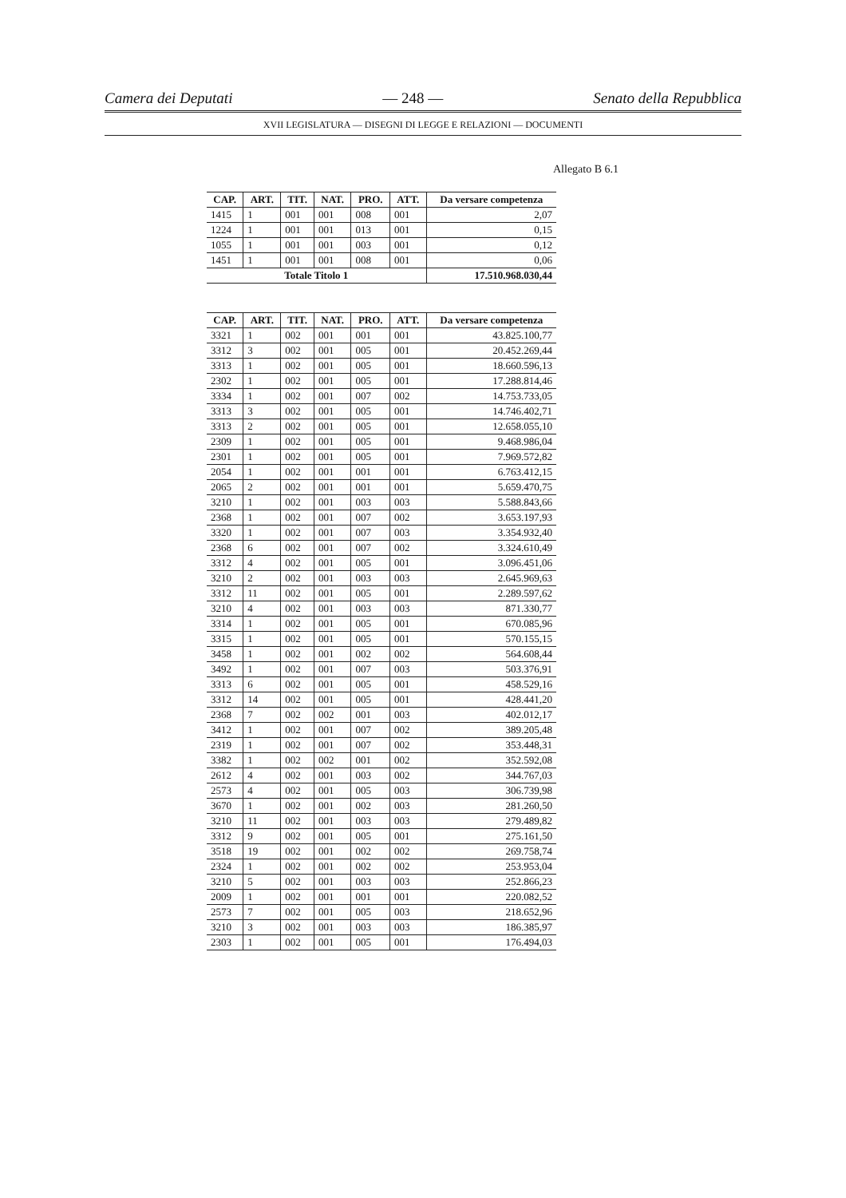Camera dei Deputati — 248 — Senato della Repubblica
XVII LEGISLATURA — DISEGNI DI LEGGE E RELAZIONI — DOCUMENTI
Allegato B 6.1
| CAP. | ART. | TIT. | NAT. | PRO. | ATT. | Da versare competenza |
| --- | --- | --- | --- | --- | --- | --- |
| 1415 | 1 | 001 | 001 | 008 | 001 | 2,07 |
| 1224 | 1 | 001 | 001 | 013 | 001 | 0,15 |
| 1055 | 1 | 001 | 001 | 003 | 001 | 0,12 |
| 1451 | 1 | 001 | 001 | 008 | 001 | 0,06 |
| Totale Titolo 1 | | | | | | 17.510.968.030,44 |
| CAP. | ART. | TIT. | NAT. | PRO. | ATT. | Da versare competenza |
| --- | --- | --- | --- | --- | --- | --- |
| 3321 | 1 | 002 | 001 | 001 | 001 | 43.825.100,77 |
| 3312 | 3 | 002 | 001 | 005 | 001 | 20.452.269,44 |
| 3313 | 1 | 002 | 001 | 005 | 001 | 18.660.596,13 |
| 2302 | 1 | 002 | 001 | 005 | 001 | 17.288.814,46 |
| 3334 | 1 | 002 | 001 | 007 | 002 | 14.753.733,05 |
| 3313 | 3 | 002 | 001 | 005 | 001 | 14.746.402,71 |
| 3313 | 2 | 002 | 001 | 005 | 001 | 12.658.055,10 |
| 2309 | 1 | 002 | 001 | 005 | 001 | 9.468.986,04 |
| 2301 | 1 | 002 | 001 | 005 | 001 | 7.969.572,82 |
| 2054 | 1 | 002 | 001 | 001 | 001 | 6.763.412,15 |
| 2065 | 2 | 002 | 001 | 001 | 001 | 5.659.470,75 |
| 3210 | 1 | 002 | 001 | 003 | 003 | 5.588.843,66 |
| 2368 | 1 | 002 | 001 | 007 | 002 | 3.653.197,93 |
| 3320 | 1 | 002 | 001 | 007 | 003 | 3.354.932,40 |
| 2368 | 6 | 002 | 001 | 007 | 002 | 3.324.610,49 |
| 3312 | 4 | 002 | 001 | 005 | 001 | 3.096.451,06 |
| 3210 | 2 | 002 | 001 | 003 | 003 | 2.645.969,63 |
| 3312 | 11 | 002 | 001 | 005 | 001 | 2.289.597,62 |
| 3210 | 4 | 002 | 001 | 003 | 003 | 871.330,77 |
| 3314 | 1 | 002 | 001 | 005 | 001 | 670.085,96 |
| 3315 | 1 | 002 | 001 | 005 | 001 | 570.155,15 |
| 3458 | 1 | 002 | 001 | 002 | 002 | 564.608,44 |
| 3492 | 1 | 002 | 001 | 007 | 003 | 503.376,91 |
| 3313 | 6 | 002 | 001 | 005 | 001 | 458.529,16 |
| 3312 | 14 | 002 | 001 | 005 | 001 | 428.441,20 |
| 2368 | 7 | 002 | 002 | 001 | 003 | 402.012,17 |
| 3412 | 1 | 002 | 001 | 007 | 002 | 389.205,48 |
| 2319 | 1 | 002 | 001 | 007 | 002 | 353.448,31 |
| 3382 | 1 | 002 | 002 | 001 | 002 | 352.592,08 |
| 2612 | 4 | 002 | 001 | 003 | 002 | 344.767,03 |
| 2573 | 4 | 002 | 001 | 005 | 003 | 306.739,98 |
| 3670 | 1 | 002 | 001 | 002 | 003 | 281.260,50 |
| 3210 | 11 | 002 | 001 | 003 | 003 | 279.489,82 |
| 3312 | 9 | 002 | 001 | 005 | 001 | 275.161,50 |
| 3518 | 19 | 002 | 001 | 002 | 002 | 269.758,74 |
| 2324 | 1 | 002 | 001 | 002 | 002 | 253.953,04 |
| 3210 | 5 | 002 | 001 | 003 | 003 | 252.866,23 |
| 2009 | 1 | 002 | 001 | 001 | 001 | 220.082,52 |
| 2573 | 7 | 002 | 001 | 005 | 003 | 218.652,96 |
| 3210 | 3 | 002 | 001 | 003 | 003 | 186.385,97 |
| 2303 | 1 | 002 | 001 | 005 | 001 | 176.494,03 |